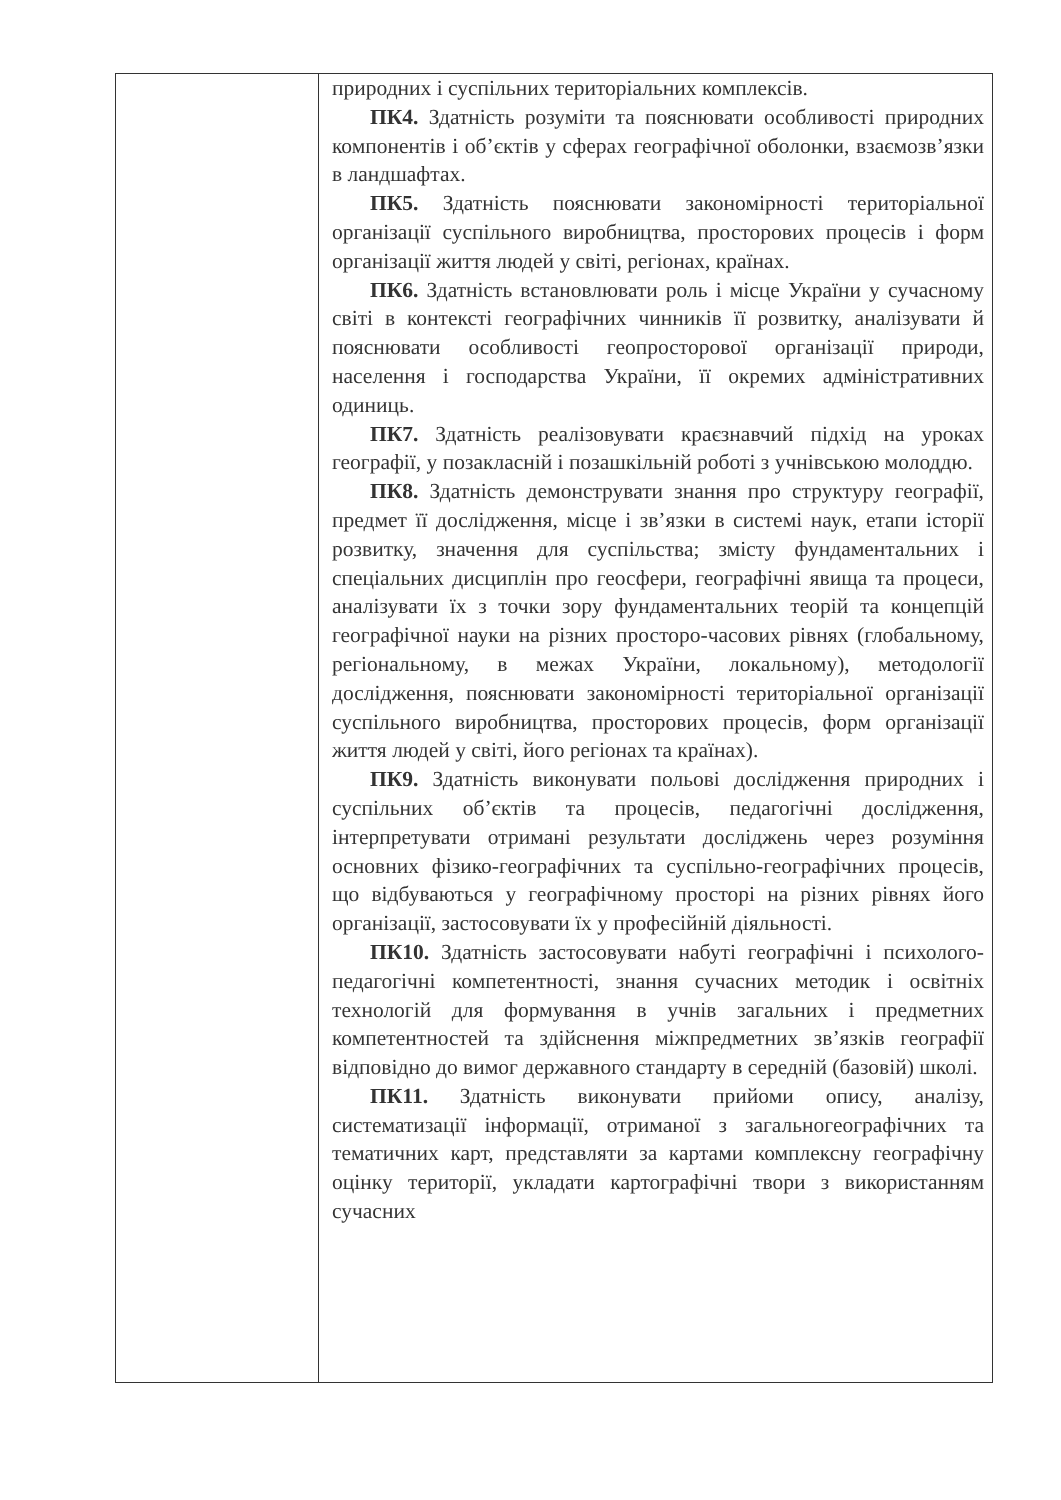| | природних і суспільних територіальних комплексів. ПК4. Здатність розуміти та пояснювати особливості природних компонентів і об’єктів у сферах географічної оболонки, взаємозв’язки в ландшафтах. ПК5. Здатність пояснювати закономірності територіальної організації суспільного виробництва, просторових процесів і форм організації життя людей у світі, регіонах, країнах. ПК6. Здатність встановлювати роль і місце України у сучасному світі в контексті географічних чинників її розвитку, аналізувати й пояснювати особливості геопросторової організації природи, населення і господарства України, її окремих адміністративних одиниць. ПК7. Здатність реалізовувати краєзнавчий підхід на уроках географії, у позакласній і позашкільній роботі з учнівською молоддю. ПК8. Здатність демонструвати знання про структуру географії, предмет її дослідження, місце і зв’язки в системі наук, етапи історії розвитку, значення для суспільства; змісту фундаментальних і спеціальних дисциплін про геосфери, географічні явища та процеси, аналізувати їх з точки зору фундаментальних теорій та концепцій географічної науки на різних просторо-часових рівнях (глобальному, регіональному, в межах України, локальному), методології дослідження, пояснювати закономірності територіальної організації суспільного виробництва, просторових процесів, форм організації життя людей у світі, його регіонах та країнах). ПК9. Здатність виконувати польові дослідження природних і суспільних об’єктів та процесів, педагогічні дослідження, інтерпретувати отримані результати досліджень через розуміння основних фізико-географічних та суспільно-географічних процесів, що відбуваються у географічному просторі на різних рівнях його організації, застосовувати їх у професійній діяльності. ПК10. Здатність застосовувати набуті географічні і психолого-педагогічні компетентності, знання сучасних методик і освітніх технологій для формування в учнів загальних і предметних компетентностей та здійснення міжпредметних зв’язків географії відповідно до вимог державного стандарту в середній (базовій) школі. ПК11. Здатність виконувати прийоми опису, аналізу, систематизації інформації, отриманої з загальногеографічних та тематичних карт, представляти за картами комплексну географічну оцінку території, укладати картографічні твори з використанням сучасних |